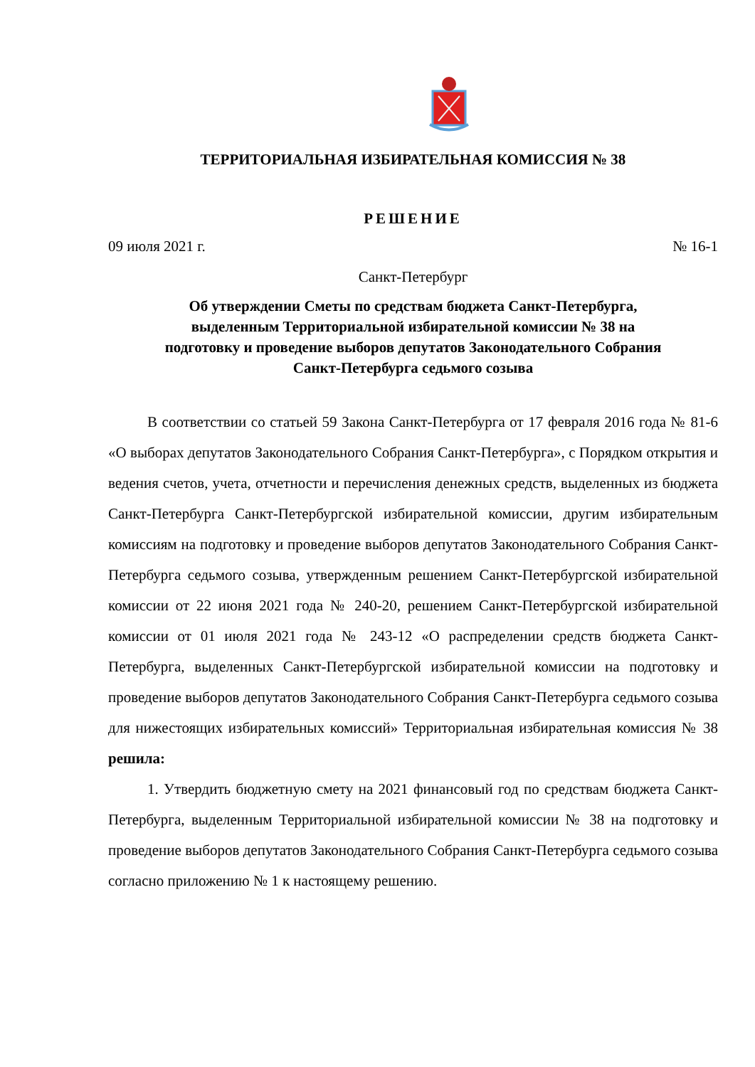ТЕРРИТОРИАЛЬНАЯ ИЗБИРАТЕЛЬНАЯ КОМИССИЯ № 38
РЕШЕНИЕ
09 июля 2021 г. № 16-1
Санкт-Петербург
Об утверждении Сметы по средствам бюджета Санкт-Петербурга,
выделенным Территориальной избирательной комиссии № 38 на
подготовку и проведение выборов депутатов Законодательного Собрания
Санкт-Петербурга седьмого созыва
В соответствии со статьей 59 Закона Санкт-Петербурга от 17 февраля 2016 года № 81-6 «О выборах депутатов Законодательного Собрания Санкт-Петербурга», с Порядком открытия и ведения счетов, учета, отчетности и перечисления денежных средств, выделенных из бюджета Санкт-Петербурга Санкт-Петербургской избирательной комиссии, другим избирательным комиссиям на подготовку и проведение выборов депутатов Законодательного Собрания Санкт-Петербурга седьмого созыва, утвержденным решением Санкт-Петербургской избирательной комиссии от 22 июня 2021 года № 240-20, решением Санкт-Петербургской избирательной комиссии от 01 июля 2021 года № 243-12 «О распределении средств бюджета Санкт-Петербурга, выделенных Санкт-Петербургской избирательной комиссии на подготовку и проведение выборов депутатов Законодательного Собрания Санкт-Петербурга седьмого созыва для нижестоящих избирательных комиссий» Территориальная избирательная комиссия № 38 решила:
1. Утвердить бюджетную смету на 2021 финансовый год по средствам бюджета Санкт-Петербурга, выделенным Территориальной избирательной комиссии № 38 на подготовку и проведение выборов депутатов Законодательного Собрания Санкт-Петербурга седьмого созыва согласно приложению № 1 к настоящему решению.